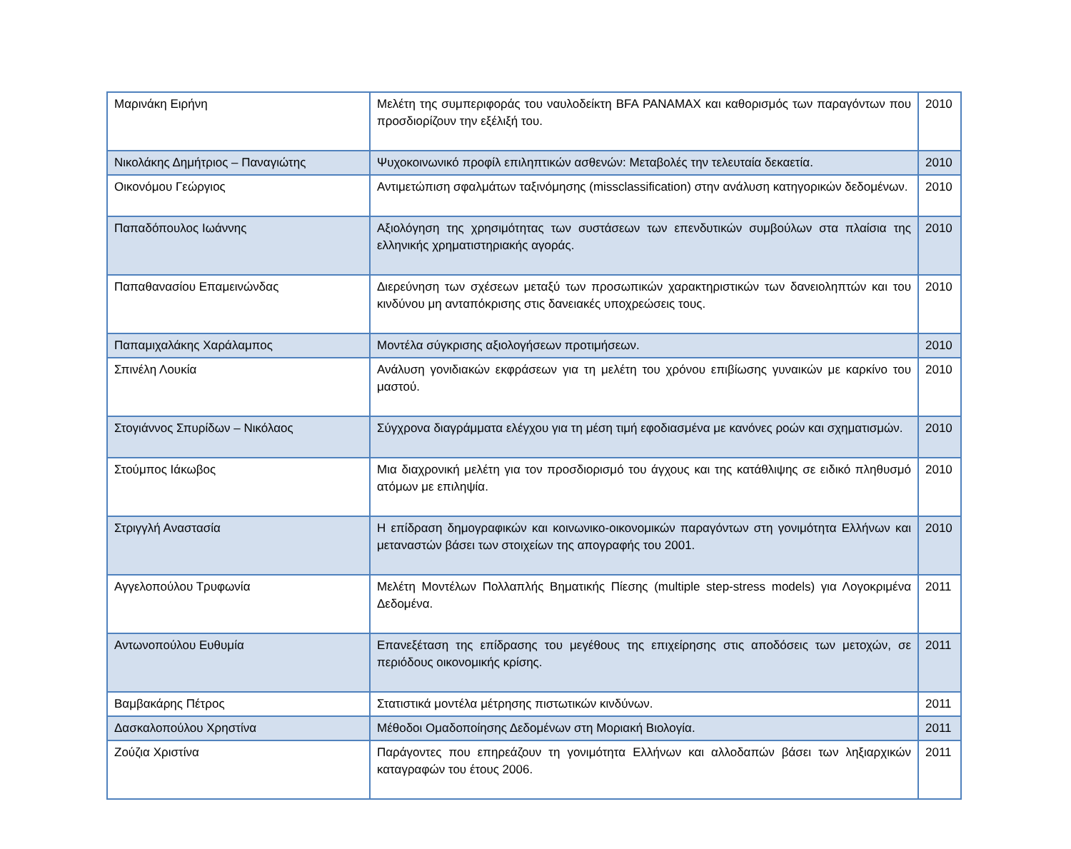| Μαρινάκη Ειρήνη | Μελέτη της συμπεριφοράς του ναυλοδείκτη BFA PANAMAX και καθορισμός των παραγόντων που προσδιορίζουν την εξέλιξή του. | 2010 |
| Νικολάκης Δημήτριος – Παναγιώτης | Ψυχοκοινωνικό προφίλ επιληπτικών ασθενών: Μεταβολές την τελευταία δεκαετία. | 2010 |
| Οικονόμου Γεώργιος | Αντιμετώπιση σφαλμάτων ταξινόμησης (missclassification) στην ανάλυση κατηγορικών δεδομένων. | 2010 |
| Παπαδόπουλος Ιωάννης | Αξιολόγηση της χρησιμότητας των συστάσεων των επενδυτικών συμβούλων στα πλαίσια της ελληνικής χρηματιστηριακής αγοράς. | 2010 |
| Παπαθανασίου Επαμεινώνδας | Διερεύνηση των σχέσεων μεταξύ των προσωπικών χαρακτηριστικών των δανειοληπτών και του κινδύνου μη ανταπόκρισης στις δανειακές υποχρεώσεις τους. | 2010 |
| Παπαμιχαλάκης Χαράλαμπος | Μοντέλα σύγκρισης αξιολογήσεων προτιμήσεων. | 2010 |
| Σπινέλη Λουκία | Ανάλυση γονιδιακών εκφράσεων για τη μελέτη του χρόνου επιβίωσης γυναικών με καρκίνο του μαστού. | 2010 |
| Στογιάννος Σπυρίδων – Νικόλαος | Σύγχρονα διαγράμματα ελέγχου για τη μέση τιμή εφοδιασμένα με κανόνες ροών και σχηματισμών. | 2010 |
| Στούμπος Ιάκωβος | Μια διαχρονική μελέτη για τον προσδιορισμό του άγχους και της κατάθλιψης σε ειδικό πληθυσμό ατόμων με επιληψία. | 2010 |
| Στριγγλή Αναστασία | Η επίδραση δημογραφικών και κοινωνικο-οικονομικών παραγόντων στη γονιμότητα Ελλήνων και μεταναστών βάσει των στοιχείων της απογραφής του 2001. | 2010 |
| Αγγελοπούλου Τρυφωνία | Μελέτη Μοντέλων Πολλαπλής Βηματικής Πίεσης (multiple step-stress models) για Λογοκριμένα Δεδομένα. | 2011 |
| Αντωνοπούλου Ευθυμία | Επανεξέταση της επίδρασης του μεγέθους της επιχείρησης στις αποδόσεις των μετοχών, σε περιόδους οικονομικής κρίσης. | 2011 |
| Βαμβακάρης Πέτρος | Στατιστικά μοντέλα μέτρησης πιστωτικών κινδύνων. | 2011 |
| Δασκαλοπούλου Χρηστίνα | Μέθοδοι Ομαδοποίησης Δεδομένων στη Μοριακή Βιολογία. | 2011 |
| Ζούζια Χριστίνα | Παράγοντες που επηρεάζουν τη γονιμότητα Ελλήνων και αλλοδαπών βάσει των ληξιαρχικών καταγραφών του έτους 2006. | 2011 |